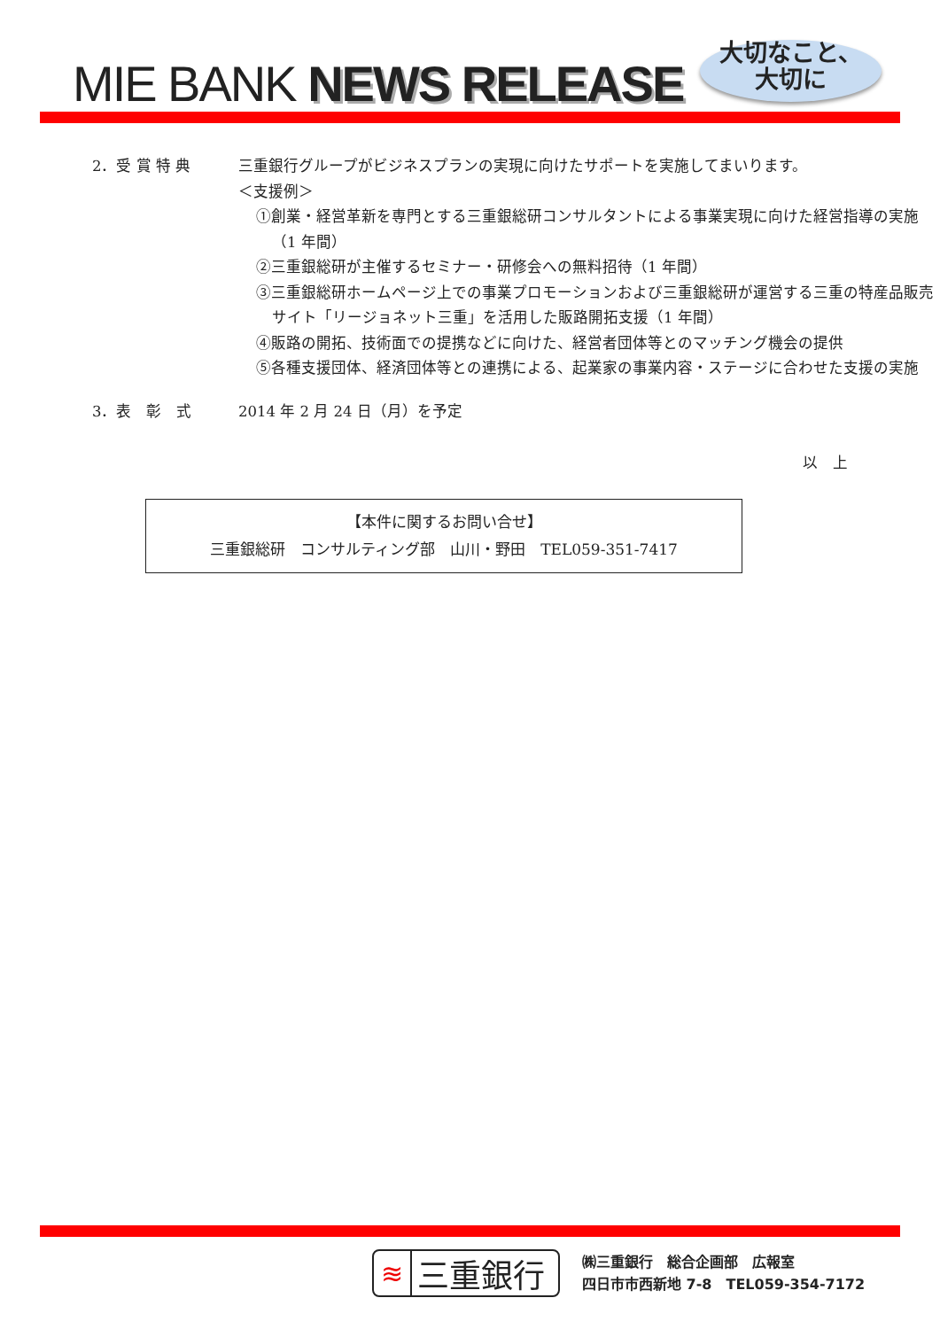MIE BANK NEWS RELEASE
大切なこと、
大切に
2．受 賞 特 典 三重銀行グループがビジネスプランの実現に向けたサポートを実施してまいります。
＜支援例＞
①創業・経営革新を専門とする三重銀総研コンサルタントによる事業実現に向けた経営指導の実施（1 年間）
②三重銀総研が主催するセミナー・研修会への無料招待（1 年間）
③三重銀総研ホームページ上での事業プロモーションおよび三重銀総研が運営する三重の特産品販売サイト「リージョネット三重」を活用した販路開拓支援（1 年間）
④販路の開拓、技術面での提携などに向けた、経営者団体等とのマッチング機会の提供
⑤各種支援団体、経済団体等との連携による、起業家の事業内容・ステージに合わせた支援の実施
3．表　彰　式 2014 年 2 月 24 日（月）を予定
以　上
【本件に関するお問い合せ】
三重銀総研　コンサルティング部　山川・野田　TEL059-351-7417
≋ 三重銀行
㈱三重銀行　総合企画部　広報室
四日市市西新地 7-8　TEL059-354-7172